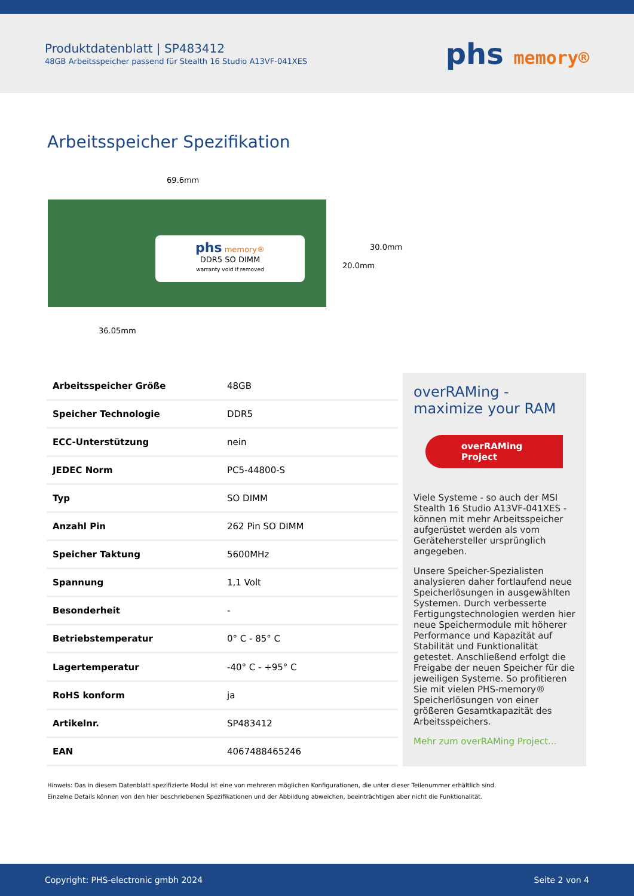Produktdatenblatt | SP483412
48GB Arbeitsspeicher passend für Stealth 16 Studio A13VF-041XES
phs memory®
Arbeitsspeicher Spezifikation
69.6mm
phs memory®
DDR5 SO DIMM
warranty void if removed
30.0mm
20.0mm
36.05mm
| Arbeitsspeicher Größe | 48GB |
| Speicher Technologie | DDR5 |
| ECC-Unterstützung | nein |
| JEDEC Norm | PC5-44800-S |
| Typ | SO DIMM |
| Anzahl Pin | 262 Pin SO DIMM |
| Speicher Taktung | 5600MHz |
| Spannung | 1,1 Volt |
| Besonderheit | - |
| Betriebstemperatur | 0° C - 85° C |
| Lagertemperatur | -40° C - +95° C |
| RoHS konform | ja |
| Artikelnr. | SP483412 |
| EAN | 4067488465246 |
overRAMing -
maximize your RAM
overRAMing
Project
Viele Systeme - so auch der MSI Stealth 16 Studio A13VF-041XES - können mit mehr Arbeitsspeicher aufgerüstet werden als vom Gerätehersteller ursprünglich angegeben.
Unsere Speicher-Spezialisten analysieren daher fortlaufend neue Speicherlösungen in ausgewählten Systemen. Durch verbesserte Fertigungstechnologien werden hier neue Speichermodule mit höherer Performance und Kapazität auf Stabilität und Funktionalität getestet. Anschließend erfolgt die Freigabe der neuen Speicher für die jeweiligen Systeme. So profitieren Sie mit vielen PHS-memory® Speicherlösungen von einer größeren Gesamtkapazität des Arbeitsspeichers.
Mehr zum overRAMing Project...
Hinweis: Das in diesem Datenblatt spezifizierte Modul ist eine von mehreren möglichen Konfigurationen, die unter dieser Teilenummer erhältlich sind.
Einzelne Details können von den hier beschriebenen Spezifikationen und der Abbildung abweichen, beeinträchtigen aber nicht die Funktionalität.
Copyright: PHS-electronic gmbh 2024 Seite 2 von 4